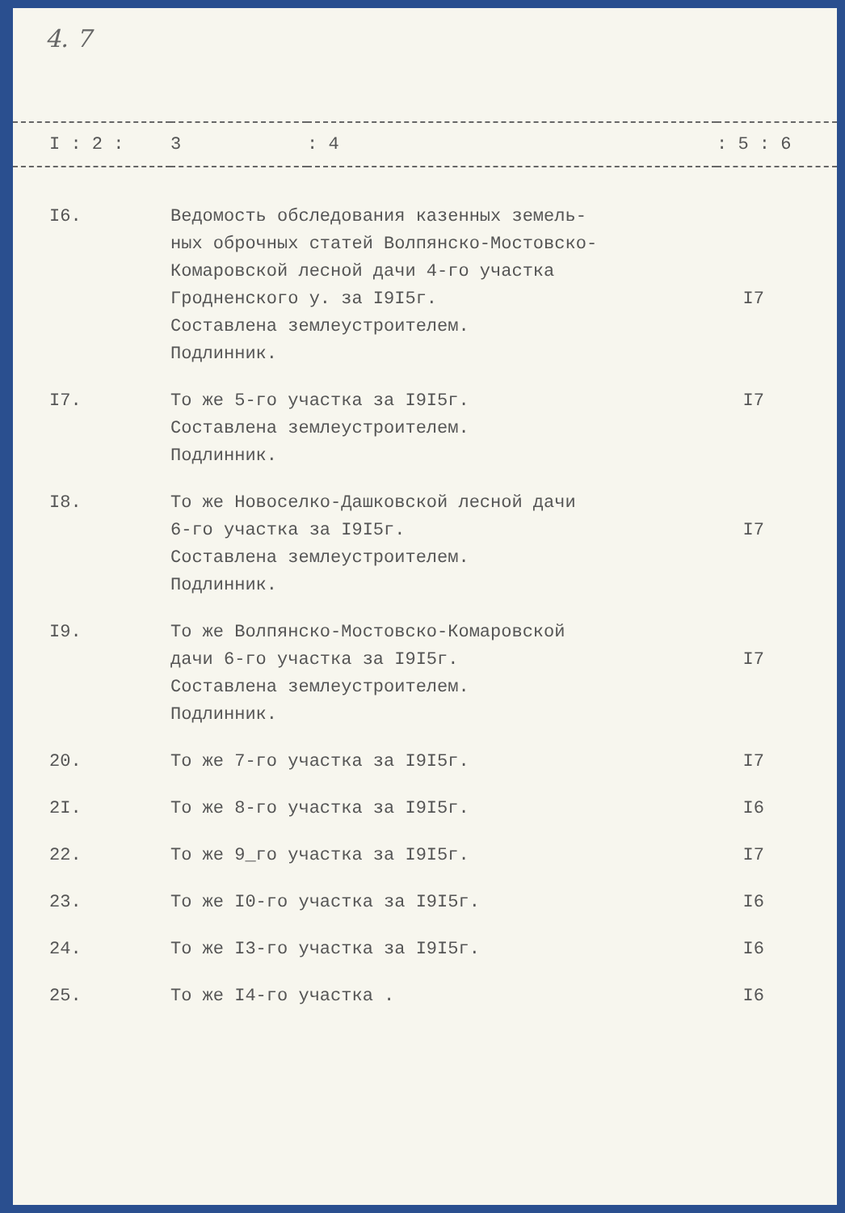4. 7
| I : 2 : | 3 | : 4 | : 5 : 6 |
| --- | --- | --- | --- |
| I6. | Ведомость обследования казенных земель- ных оброчных статей Волпянско-Мостовско- Комаровской лесной дачи 4-го участка Гродненского у. за I9I5г. Составлена землеустроителем. Подлинник. | | I7 |
| I7. | То же 5-го участка за I9I5г. Составлена землеустроителем. Подлинник. | | I7 |
| I8. | То же Новоселко-Дашковской лесной дачи 6-го участка за I9I5г. Составлена землеустроителем. Подлинник. | | I7 |
| I9. | То же Волпянско-Мостовско-Комаровской дачи 6-го участка за I9I5г. Составлена землеустроителем. Подлинник. | | I7 |
| 20. | То же 7-го участка за I9I5г. | | I7 |
| 2I. | То же 8-го участка за I9I5г. | | I6 |
| 22. | То же 9_го участка за I9I5г. | | I7 |
| 23. | То же I0-го участка за I9I5г. | | I6 |
| 24. | То же I3-го участка за I9I5г. | | I6 |
| 25. | То же I4-го участка . | | I6 |